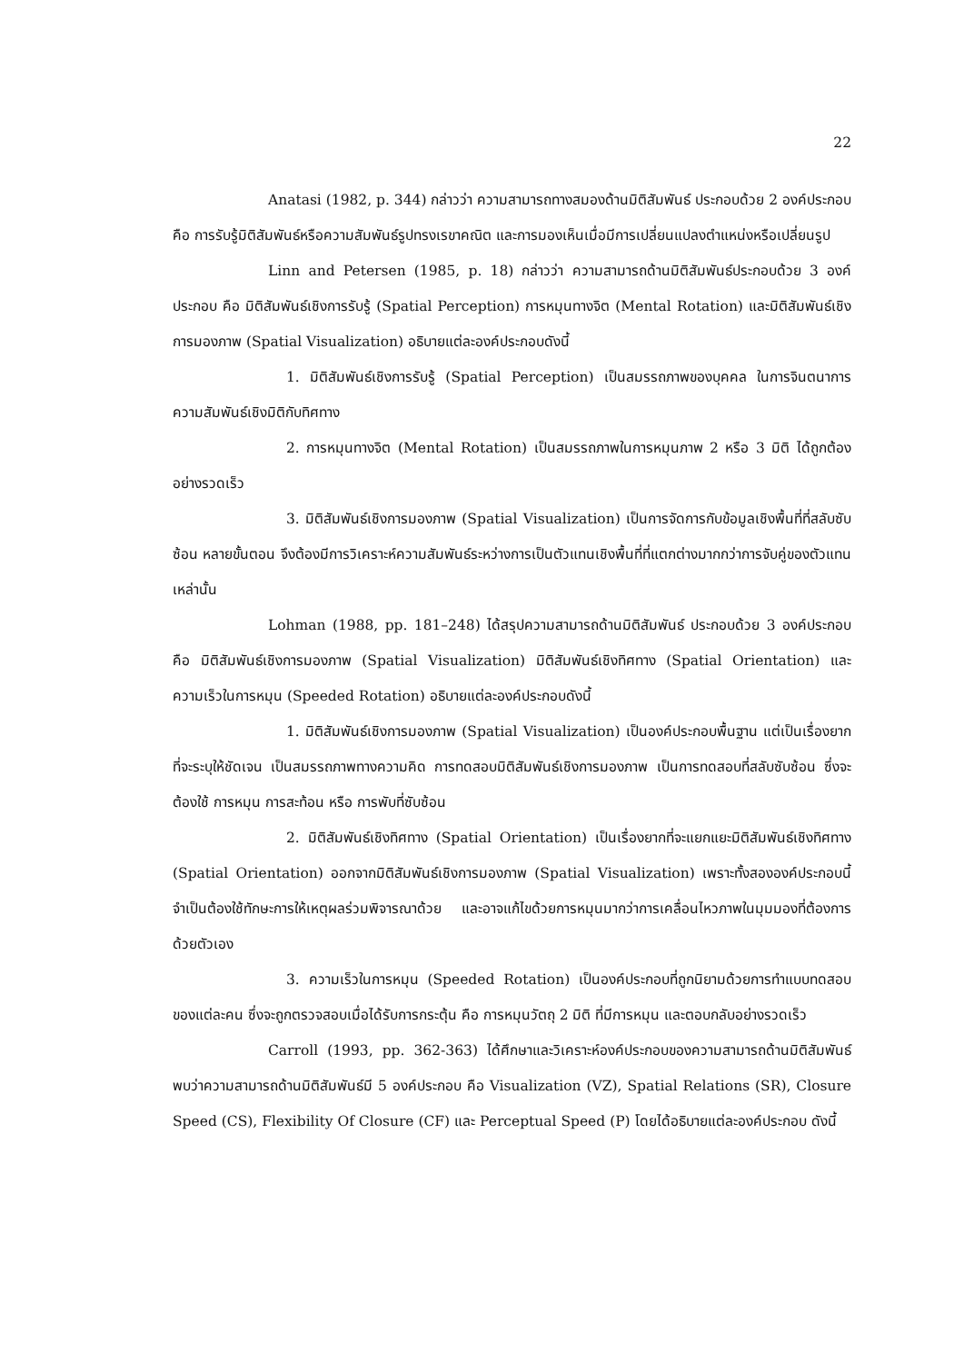22
Anatasi (1982, p. 344) กล่าวว่า ความสามารถทางสมองด้านมิติสัมพันธ์ ประกอบด้วย 2 องค์ประกอบ คือ การรับรู้มิติสัมพันธ์หรือความสัมพันธ์รูปทรงเรขาคณิต และการมองเห็นเมื่อมีการเปลี่ยนแปลงตำแหน่งหรือเปลี่ยนรูป
Linn and Petersen (1985, p. 18) กล่าวว่า ความสามารถด้านมิติสัมพันธ์ประกอบด้วย 3 องค์ประกอบ คือ มิติสัมพันธ์เชิงการรับรู้ (Spatial Perception) การหมุนทางจิต (Mental Rotation) และมิติสัมพันธ์เชิงการมองภาพ (Spatial Visualization) อธิบายแต่ละองค์ประกอบดังนี้
1. มิติสัมพันธ์เชิงการรับรู้ (Spatial Perception) เป็นสมรรถภาพของบุคคล ในการจินตนาการความสัมพันธ์เชิงมิติกับทิศทาง
2. การหมุนทางจิต (Mental Rotation) เป็นสมรรถภาพในการหมุนภาพ 2 หรือ 3 มิติ ได้ถูกต้องอย่างรวดเร็ว
3. มิติสัมพันธ์เชิงการมองภาพ (Spatial Visualization) เป็นการจัดการกับข้อมูลเชิงพื้นที่ที่สลับซับซ้อน หลายขั้นตอน จึงต้องมีการวิเคราะห์ความสัมพันธ์ระหว่างการเป็นตัวแทนเชิงพื้นที่ที่แตกต่างมากกว่าการจับคู่ของตัวแทนเหล่านั้น
Lohman (1988, pp. 181–248) ได้สรุปความสามารถด้านมิติสัมพันธ์ ประกอบด้วย 3 องค์ประกอบ คือ มิติสัมพันธ์เชิงการมองภาพ (Spatial Visualization) มิติสัมพันธ์เชิงทิศทาง (Spatial Orientation) และความเร็วในการหมุน (Speeded Rotation) อธิบายแต่ละองค์ประกอบดังนี้
1. มิติสัมพันธ์เชิงการมองภาพ (Spatial Visualization) เป็นองค์ประกอบพื้นฐาน แต่เป็นเรื่องยากที่จะระบุให้ชัดเจน เป็นสมรรถภาพทางความคิด การทดสอบมิติสัมพันธ์เชิงการมองภาพ เป็นการทดสอบที่สลับซับซ้อน ซึ่งจะต้องใช้ การหมุน การสะท้อน หรือ การพับที่ซับซ้อน
2. มิติสัมพันธ์เชิงทิศทาง (Spatial Orientation) เป็นเรื่องยากที่จะแยกแยะมิติสัมพันธ์เชิงทิศทาง (Spatial Orientation) ออกจากมิติสัมพันธ์เชิงการมองภาพ (Spatial Visualization) เพราะทั้งสององค์ประกอบนี้จำเป็นต้องใช้ทักษะการให้เหตุผลร่วมพิจารณาด้วย และอาจแก้ไขด้วยการหมุนมากว่าการเคลื่อนไหวภาพในมุมมองที่ต้องการด้วยตัวเอง
3. ความเร็วในการหมุน (Speeded Rotation) เป็นองค์ประกอบที่ถูกนิยามด้วยการทำแบบทดสอบของแต่ละคน ซึ่งจะถูกตรวจสอบเมื่อได้รับการกระตุ้น คือ การหมุนวัตถุ 2 มิติ ที่มีการหมุน และตอบกลับอย่างรวดเร็ว
Carroll (1993, pp. 362-363) ได้ศึกษาและวิเคราะห์องค์ประกอบของความสามารถด้านมิติสัมพันธ์ พบว่าความสามารถด้านมิติสัมพันธ์มี 5 องค์ประกอบ คือ Visualization (VZ), Spatial Relations (SR), Closure Speed (CS), Flexibility Of Closure (CF) และ Perceptual Speed (P) โดยได้อธิบายแต่ละองค์ประกอบ ดังนี้